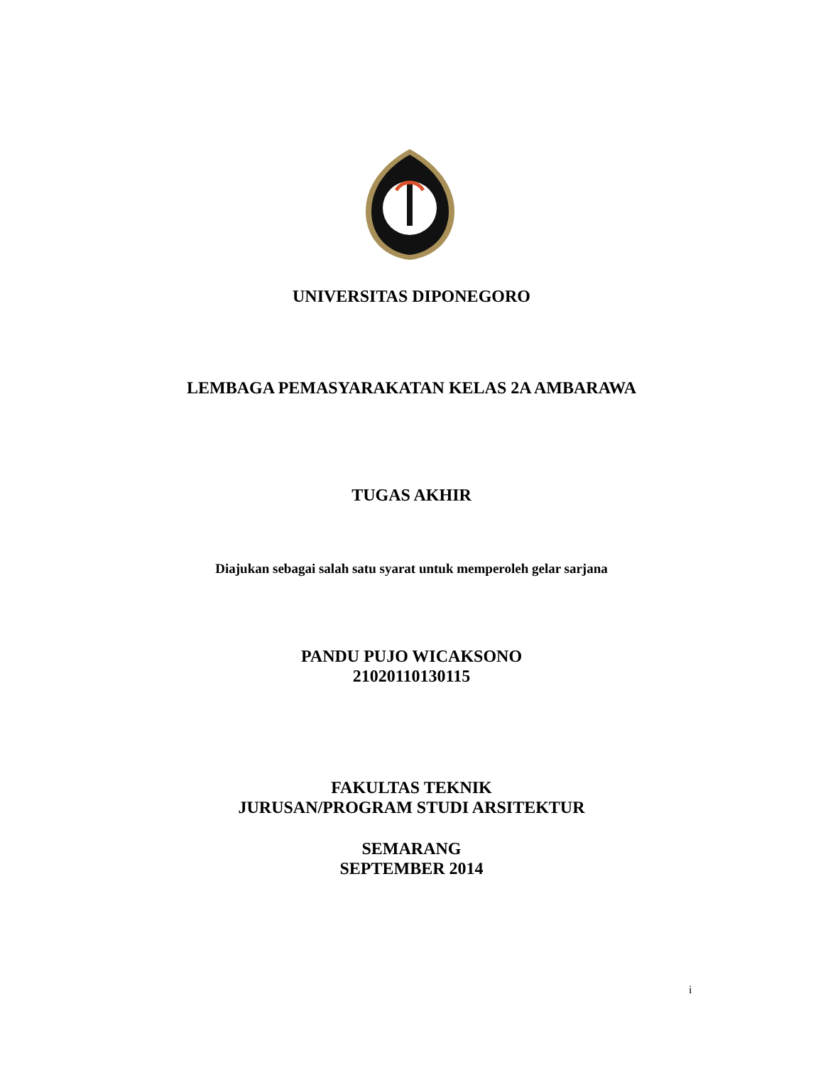UNIVERSITAS DIPONEGORO
LEMBAGA PEMASYARAKATAN KELAS 2A AMBARAWA
TUGAS AKHIR
Diajukan sebagai salah satu syarat untuk memperoleh gelar sarjana
PANDU PUJO WICAKSONO
21020110130115
FAKULTAS TEKNIK
JURUSAN/PROGRAM STUDI ARSITEKTUR
SEMARANG
SEPTEMBER 2014
i